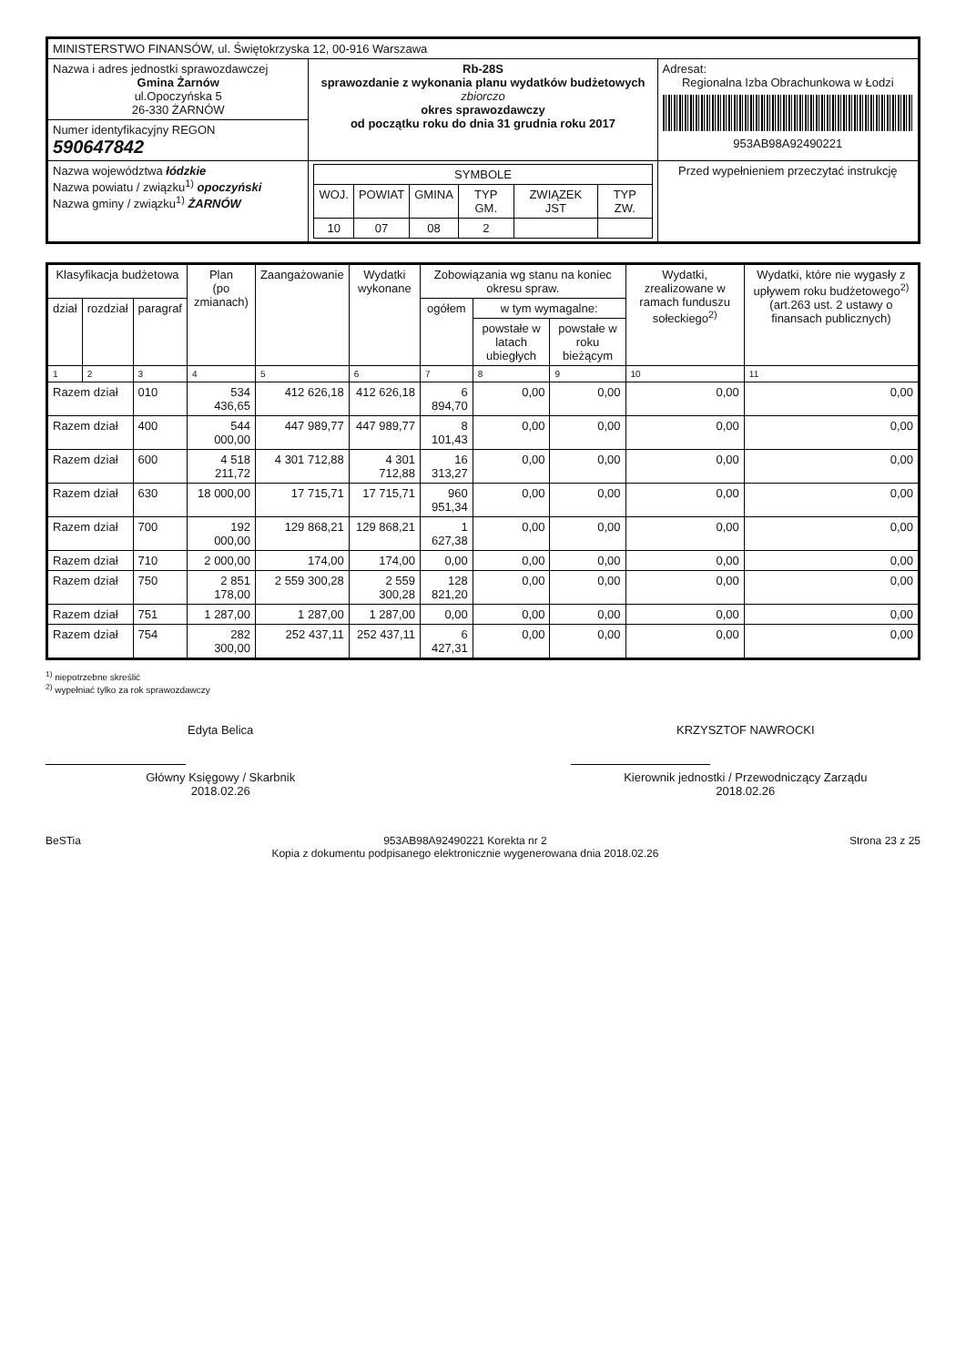| MINISTERSTWO FINANSÓW, ul. Świętokrzyska 12, 00-916 Warszawa | | |
| Nazwa i adres jednostki sprawozdawczej Gmina Żarnów ul.Opoczyńska 5 26-330 ŻARNÓW | Rb-28S sprawozdanie z wykonania planu wydatków budżetowych zbiorczo okres sprawozdawczy od początku roku do dnia 31 grudnia roku 2017 | Adresat: Regionalna Izba Obrachunkowa w Łodzi 953AB98A92490221 |
| Numer identyfikacyjny REGON 590647842 | | |
| Nazwa województwa łódzkie Nazwa powiatu / związku<sup>1)</sup> opoczyński Nazwa gminy / związku<sup>1)</sup> ŻARNÓW | / SYMBOLE / / / / / / / --- / --- / --- / --- / --- / --- / / WOJ. / POWIAT / GMINA / TYP GM. / ZWIĄZEK JST / TYP ZW. / / 10 / 07 / 08 / 2 / / / | Przed wypełnieniem przeczytać instrukcję |
| Klasyfikacja budżetowa | | | Plan (po zmianach) | Zaangażowanie | Wydatki wykonane | Zobowiązania wg stanu na koniec okresu spraw. | | | Wydatki, zrealizowane w ramach funduszu sołeckiego<sup>2)</sup> | Wydatki, które nie wygasły z upływem roku budżetowego<sup>2)</sup> (art.263 ust. 2 ustawy o finansach publicznych) |
| --- | --- | --- | --- | --- | --- | --- | --- | --- | --- | --- |
| dział | rozdział | paragraf | | | | ogółem | w tym wymagalne: | | | |
| | | | | | | | powstałe w latach ubiegłych | powstałe w roku bieżącym | | |
| 1 | 2 | 3 | 4 | 5 | 6 | 7 | 8 | 9 | 10 | 11 |
| Razem dział | | 010 | 534 436,65 | 412 626,18 | 412 626,18 | 6 894,70 | 0,00 | 0,00 | 0,00 | 0,00 |
| Razem dział | | 400 | 544 000,00 | 447 989,77 | 447 989,77 | 8 101,43 | 0,00 | 0,00 | 0,00 | 0,00 |
| Razem dział | | 600 | 4 518 211,72 | 4 301 712,88 | 4 301 712,88 | 16 313,27 | 0,00 | 0,00 | 0,00 | 0,00 |
| Razem dział | | 630 | 18 000,00 | 17 715,71 | 17 715,71 | 960 951,34 | 0,00 | 0,00 | 0,00 | 0,00 |
| Razem dział | | 700 | 192 000,00 | 129 868,21 | 129 868,21 | 1 627,38 | 0,00 | 0,00 | 0,00 | 0,00 |
| Razem dział | | 710 | 2 000,00 | 174,00 | 174,00 | 0,00 | 0,00 | 0,00 | 0,00 | 0,00 |
| Razem dział | | 750 | 2 851 178,00 | 2 559 300,28 | 2 559 300,28 | 128 821,20 | 0,00 | 0,00 | 0,00 | 0,00 |
| Razem dział | | 751 | 1 287,00 | 1 287,00 | 1 287,00 | 0,00 | 0,00 | 0,00 | 0,00 | 0,00 |
| Razem dział | | 754 | 282 300,00 | 252 437,11 | 252 437,11 | 6 427,31 | 0,00 | 0,00 | 0,00 | 0,00 |
<sup>1)</sup> niepotrzebne skreślić
<sup>2)</sup> wypełniać tylko za rok sprawozdawczy
Edyta Belica
Główny Księgowy / Skarbnik
2018.02.26
KRZYSZTOF NAWROCKI
Kierownik jednostki / Przewodniczący Zarządu
2018.02.26
BeSTia 953AB98A92490221 Korekta nr 2
Kopia z dokumentu podpisanego elektronicznie wygenerowana dnia 2018.02.26 Strona 23 z 25